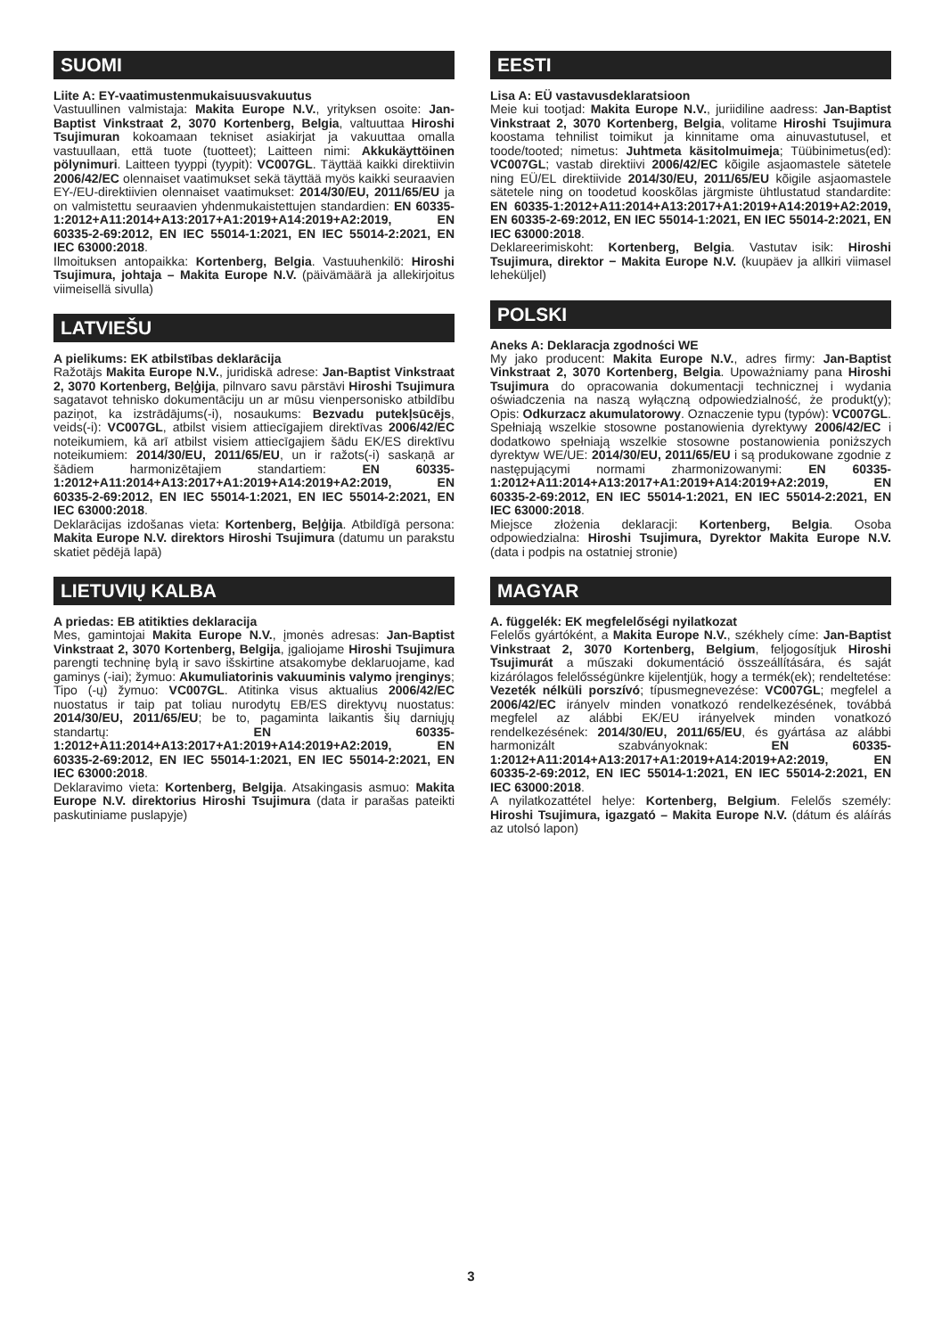SUOMI
Liite A: EY-vaatimustenmukaisuusvakuutus
Vastuullinen valmistaja: Makita Europe N.V., yrityksen osoite: Jan-Baptist Vinkstraat 2, 3070 Kortenberg, Belgia, valtuuttaa Hiroshi Tsujimuran kokoamaan tekniset asiakirjat ja vakuuttaa omalla vastuullaan, että tuote (tuotteet); Laitteen nimi: Akkukäyttöinen pölynimuri. Laitteen tyyppi (tyypit): VC007GL. Täyttää kaikki direktiivin 2006/42/EC olennaiset vaatimukset sekä täyttää myös kaikki seuraavien EY-/EU-direktiivien olennaiset vaatimukset: 2014/30/EU, 2011/65/EU ja on valmistettu seuraavien yhdenmukaistettujen standardien: EN 60335-1:2012+A11:2014+A13:2017+A1:2019+A14:2019+A2:2019, EN 60335-2-69:2012, EN IEC 55014-1:2021, EN IEC 55014-2:2021, EN IEC 63000:2018.
Ilmoituksen antopaikka: Kortenberg, Belgia. Vastuuhenkilö: Hiroshi Tsujimura, johtaja – Makita Europe N.V. (päivämäärä ja allekirjoitus viimeisellä sivulla)
LATVIEŠU
A pielikums: EK atbilstības deklarācija
Ražotājs Makita Europe N.V., juridiskā adrese: Jan-Baptist Vinkstraat 2, 3070 Kortenberg, Beļģija, pilnvaro savu pārstāvi Hiroshi Tsujimura sagatavot tehnisko dokumentāciju un ar mūsu vienpersonisko atbildību paziņot, ka izstrādājums(-i), nosaukums: Bezvadu putekļsūcējs, veids(-i): VC007GL, atbilst visiem attiecīgajiem direktīvas 2006/42/EC noteikumiem, kā arī atbilst visiem attiecīgajiem šādu EK/ES direktīvu noteikumiem: 2014/30/EU, 2011/65/EU, un ir ražots(-i) saskaņā ar šādiem harmonizētajiem standartiem: EN 60335-1:2012+A11:2014+A13:2017+A1:2019+A14:2019+A2:2019, EN 60335-2-69:2012, EN IEC 55014-1:2021, EN IEC 55014-2:2021, EN IEC 63000:2018.
Deklarācijas izdošanas vieta: Kortenberg, Beļģija. Atbildīgā persona: Makita Europe N.V. direktors Hiroshi Tsujimura (datumu un parakstu skatiet pēdējā lapā)
LIETUVIŲ KALBA
A priedas: EB atitikties deklaracija
Mes, gamintojai Makita Europe N.V., įmonės adresas: Jan-Baptist Vinkstraat 2, 3070 Kortenberg, Belgija, įgaliojame Hiroshi Tsujimura parengti techninę bylą ir savo išskirtine atsakomybe deklaruojame, kad gaminys (-iai); žymuo: Akumuliatorinis vakuuminis valymo įrenginys; Tipo (-ų) žymuo: VC007GL. Atitinka visus aktualius 2006/42/EC nuostatus ir taip pat toliau nurodytų EB/ES direktyvų nuostatus: 2014/30/EU, 2011/65/EU; be to, pagaminta laikantis šių darniųjų standartų: EN 60335-1:2012+A11:2014+A13:2017+A1:2019+A14:2019+A2:2019, EN 60335-2-69:2012, EN IEC 55014-1:2021, EN IEC 55014-2:2021, EN IEC 63000:2018.
Deklaravimo vieta: Kortenberg, Belgija. Atsakingasis asmuo: Makita Europe N.V. direktorius Hiroshi Tsujimura (data ir parašas pateikti paskutiniame puslapyje)
EESTI
Lisa A: EÜ vastavusdeklaratsioon
Meie kui tootjad: Makita Europe N.V., juriidiline aadress: Jan-Baptist Vinkstraat 2, 3070 Kortenberg, Belgia, volitame Hiroshi Tsujimura koostama tehnilist toimikut ja kinnitame oma ainuvastutusel, et toode/tooted; nimetus: Juhtmeta käsitolmuimeja; Tüübinimetus(ed): VC007GL; vastab direktiivi 2006/42/EC kõigile asjaomastele sätetele ning EÜ/EL direktiivide 2014/30/EU, 2011/65/EU kõigile asjaomastele sätetele ning on toodetud kooskõlas järgmiste ühtlustatud standardite: EN 60335-1:2012+A11:2014+A13:2017+A1:2019+A14:2019+A2:2019, EN 60335-2-69:2012, EN IEC 55014-1:2021, EN IEC 55014-2:2021, EN IEC 63000:2018.
Deklareerimiskoht: Kortenberg, Belgia. Vastutav isik: Hiroshi Tsujimura, direktor − Makita Europe N.V. (kuupäev ja allkiri viimasel leheküljel)
POLSKI
Aneks A: Deklaracja zgodności WE
My jako producent: Makita Europe N.V., adres firmy: Jan-Baptist Vinkstraat 2, 3070 Kortenberg, Belgia. Upoważniamy pana Hiroshi Tsujimura do opracowania dokumentacji technicznej i wydania oświadczenia na naszą wyłączną odpowiedzialność, że produkt(y); Opis: Odkurzacz akumulatorowy. Oznaczenie typu (typów): VC007GL. Spełniają wszelkie stosowne postanowienia dyrektywy 2006/42/EC i dodatkowo spełniają wszelkie stosowne postanowienia poniższych dyrektyw WE/UE: 2014/30/EU, 2011/65/EU i są produkowane zgodnie z następującymi normami zharmonizowanymi: EN 60335-1:2012+A11:2014+A13:2017+A1:2019+A14:2019+A2:2019, EN 60335-2-69:2012, EN IEC 55014-1:2021, EN IEC 55014-2:2021, EN IEC 63000:2018.
Miejsce złożenia deklaracji: Kortenberg, Belgia. Osoba odpowiedzialna: Hiroshi Tsujimura, Dyrektor Makita Europe N.V. (data i podpis na ostatniej stronie)
MAGYAR
A. függelék: EK megfelelőségi nyilatkozat
Felelős gyártóként, a Makita Europe N.V., székhely címe: Jan-Baptist Vinkstraat 2, 3070 Kortenberg, Belgium, feljogosítjuk Hiroshi Tsujimurát a műszaki dokumentáció összeállítására, és saját kizárólagos felelősségünkre kijelentjük, hogy a termék(ek); rendeltetése: Vezeték nélküli porszívó; típusmegnevezése: VC007GL; megfelel a 2006/42/EC irányelv minden vonatkozó rendelkezésének, továbbá megfelel az alábbi EK/EU irányelvek minden vonatkozó rendelkezésének: 2014/30/EU, 2011/65/EU, és gyártása az alábbi harmonizált szabványoknak: EN 60335-1:2012+A11:2014+A13:2017+A1:2019+A14:2019+A2:2019, EN 60335-2-69:2012, EN IEC 55014-1:2021, EN IEC 55014-2:2021, EN IEC 63000:2018.
A nyilatkozattétel helye: Kortenberg, Belgium. Felelős személy: Hiroshi Tsujimura, igazgató – Makita Europe N.V. (dátum és aláírás az utolsó lapon)
3